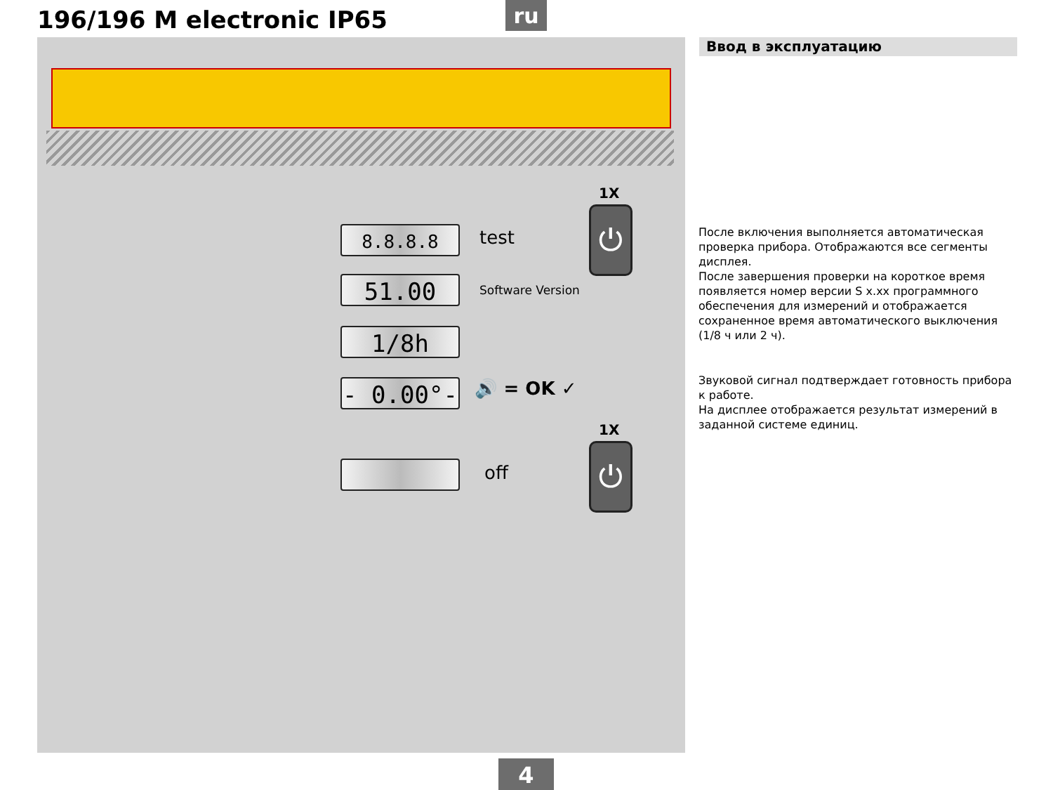196/196 M electronic IP65 ru
1X
⏻
8.8.8.8 test
51.00 Software Version
1/8h
- 0.00°- 🔊 = OK ✓
1X
⏻
off
Ввод в эксплуатацию
После включения выполняется автоматическая проверка прибора. Отображаются все сегменты дисплея.
После завершения проверки на короткое время появляется номер версии S x.xx программного обеспечения для измерений и отображается сохраненное время автоматического выключения (1/8 ч или 2 ч).
Звуковой сигнал подтверждает готовность прибора к работе.
На дисплее отображается результат измерений в заданной системе единиц.
4